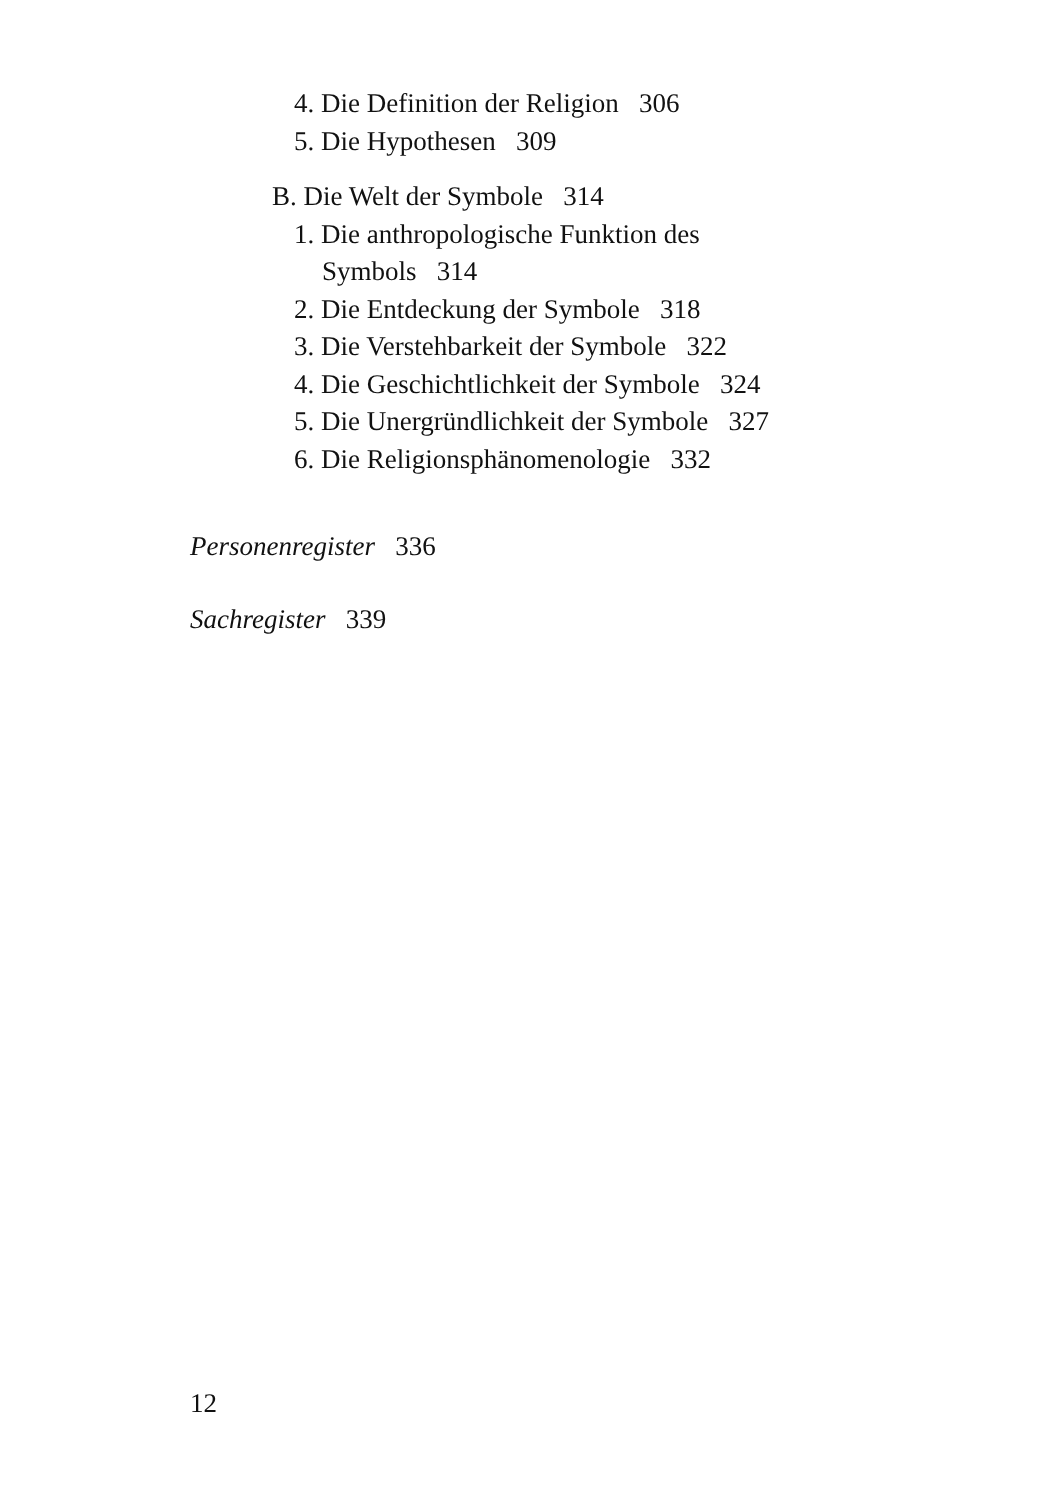4. Die Definition der Religion 306
5. Die Hypothesen 309
B. Die Welt der Symbole 314
1. Die anthropologische Funktion des
Symbols 314
2. Die Entdeckung der Symbole 318
3. Die Verstehbarkeit der Symbole 322
4. Die Geschichtlichkeit der Symbole 324
5. Die Unergründlichkeit der Symbole 327
6. Die Religionsphänomenologie 332
Personenregister 336
Sachregister 339
12